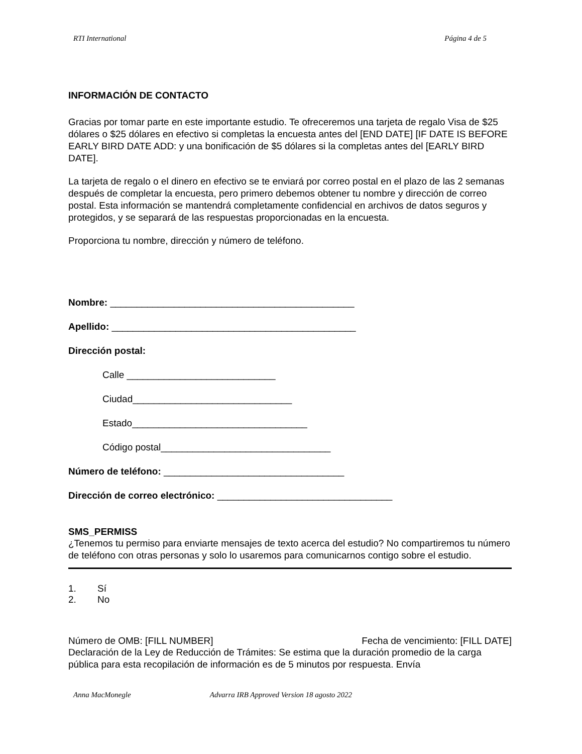RTI International Página 4 de 5
INFORMACIÓN DE CONTACTO
Gracias por tomar parte en este importante estudio. Te ofreceremos una tarjeta de regalo Visa de $25 dólares o $25 dólares en efectivo si completas la encuesta antes del [END DATE] [IF DATE IS BEFORE EARLY BIRD DATE ADD: y una bonificación de $5 dólares si la completas antes del [EARLY BIRD DATE].
La tarjeta de regalo o el dinero en efectivo se te enviará por correo postal en el plazo de las 2 semanas después de completar la encuesta, pero primero debemos obtener tu nombre y dirección de correo postal. Esta información se mantendrá completamente confidencial en archivos de datos seguros y protegidos, y se separará de las respuestas proporcionadas en la encuesta.
Proporciona tu nombre, dirección y número de teléfono.
Nombre: ______________________________________________
Apellido: ______________________________________________
Dirección postal:
Calle ____________________________
Ciudad______________________________
Estado_________________________________
Código postal________________________________
Número de teléfono: __________________________________
Dirección de correo electrónico: _________________________________
SMS_PERMISS
¿Tenemos tu permiso para enviarte mensajes de texto acerca del estudio? No compartiremos tu número de teléfono con otras personas y solo lo usaremos para comunicarnos contigo sobre el estudio.
1. Sí
2. No
Número de OMB: [FILL NUMBER] Fecha de vencimiento: [FILL DATE]
Declaración de la Ley de Reducción de Trámites: Se estima que la duración promedio de la carga pública para esta recopilación de información es de 5 minutos por respuesta. Envía
Anna MacMonegle Advarra IRB Approved Version 18 agosto 2022